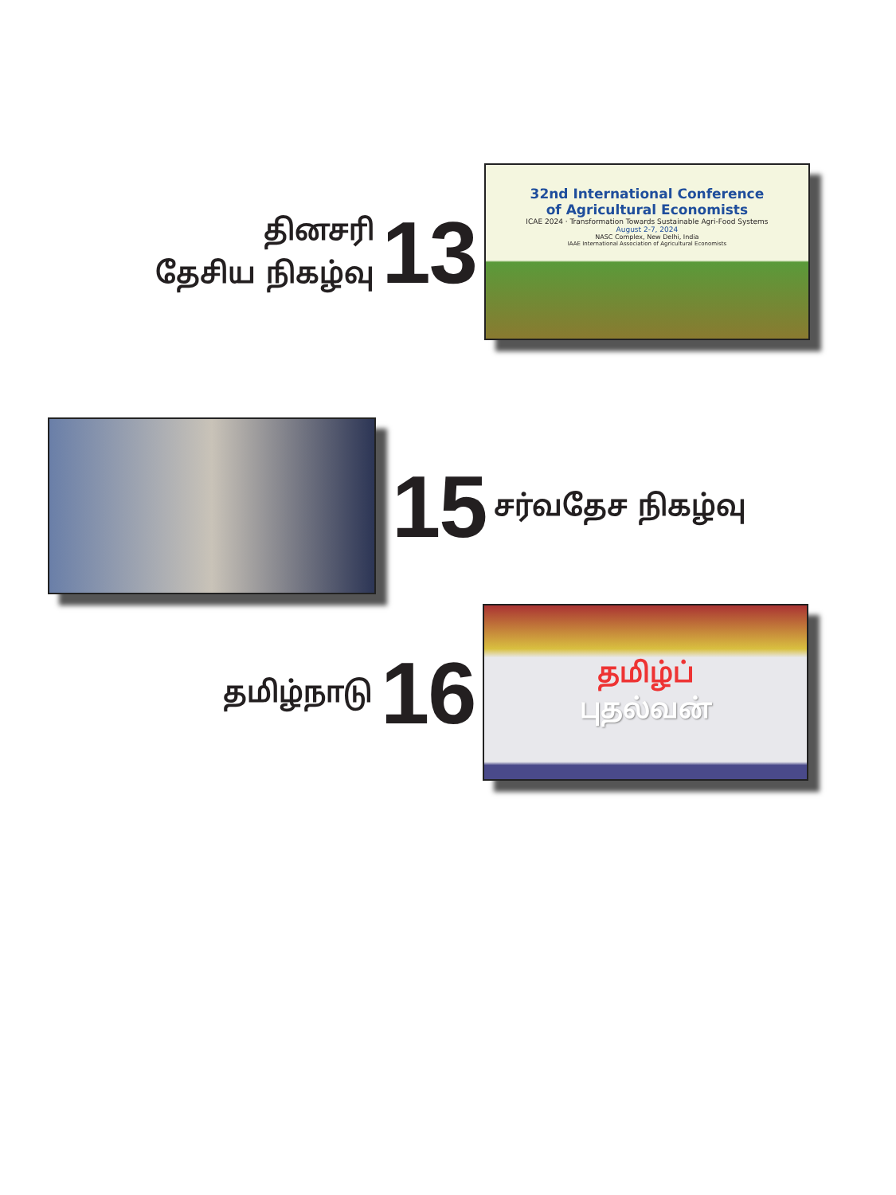தினசரி
தேசிய நிகழ்வு
13
32nd International Conference
of Agricultural Economists
ICAE 2024 · Transformation Towards Sustainable Agri-Food Systems
August 2-7, 2024
NASC Complex, New Delhi, India
IAAE International Association of Agricultural Economists
15
சர்வதேச நிகழ்வு
தமிழ்நாடு
16
தமிழ்ப்
புதல்வன்